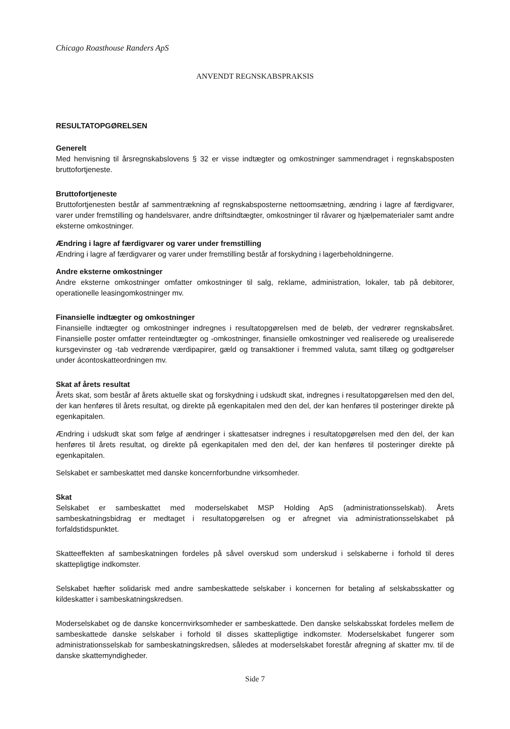Chicago Roasthouse Randers ApS
ANVENDT REGNSKABSPRAKSIS
RESULTATOPGØRELSEN
Generelt
Med henvisning til årsregnskabslovens § 32 er visse indtægter og omkostninger sammendraget i regnskabsposten bruttofortjeneste.
Bruttofortjeneste
Bruttofortjenesten består af sammentrækning af regnskabsposterne nettoomsætning, ændring i lagre af færdigvarer, varer under fremstilling og handelsvarer, andre driftsindtægter, omkostninger til råvarer og hjælpematerialer samt andre eksterne omkostninger.
Ændring i lagre af færdigvarer og varer under fremstilling
Ændring i lagre af færdigvarer og varer under fremstilling består af forskydning i lagerbeholdningerne.
Andre eksterne omkostninger
Andre eksterne omkostninger omfatter omkostninger til salg, reklame, administration, lokaler, tab på debitorer, operationelle leasingomkostninger mv.
Finansielle indtægter og omkostninger
Finansielle indtægter og omkostninger indregnes i resultatopgørelsen med de beløb, der vedrører regnskabsåret. Finansielle poster omfatter renteindtægter og -omkostninger, finansielle omkostninger ved realiserede og urealiserede kursgevinster og -tab vedrørende værdipapirer, gæld og transaktioner i fremmed valuta, samt tillæg og godtgørelser under ácontoskatteordningen mv.
Skat af årets resultat
Årets skat, som består af årets aktuelle skat og forskydning i udskudt skat, indregnes i resultatopgørelsen med den del, der kan henføres til årets resultat, og direkte på egenkapitalen med den del, der kan henføres til posteringer direkte på egenkapitalen.
Ændring i udskudt skat som følge af ændringer i skattesatser indregnes i resultatopgørelsen med den del, der kan henføres til årets resultat, og direkte på egenkapitalen med den del, der kan henføres til posteringer direkte på egenkapitalen.
Selskabet er sambeskattet med danske koncernforbundne virksomheder.
Skat
Selskabet er sambeskattet med moderselskabet MSP Holding ApS (administrationsselskab). Årets sambeskatningsbidrag er medtaget i resultatopgørelsen og er afregnet via administrationsselskabet på forfaldstidspunktet.
Skatteeffekten af sambeskatningen fordeles på såvel overskud som underskud i selskaberne i forhold til deres skattepligtige indkomster.
Selskabet hæfter solidarisk med andre sambeskattede selskaber i koncernen for betaling af selskabsskatter og kildeskatter i sambeskatningskredsen.
Moderselskabet og de danske koncernvirksomheder er sambeskattede. Den danske selskabsskat fordeles mellem de sambeskattede danske selskaber i forhold til disses skattepligtige indkomster. Moderselskabet fungerer som administrationsselskab for sambeskatningskredsen, således at moderselskabet forestår afregning af skatter mv. til de danske skattemyndigheder.
Side 7